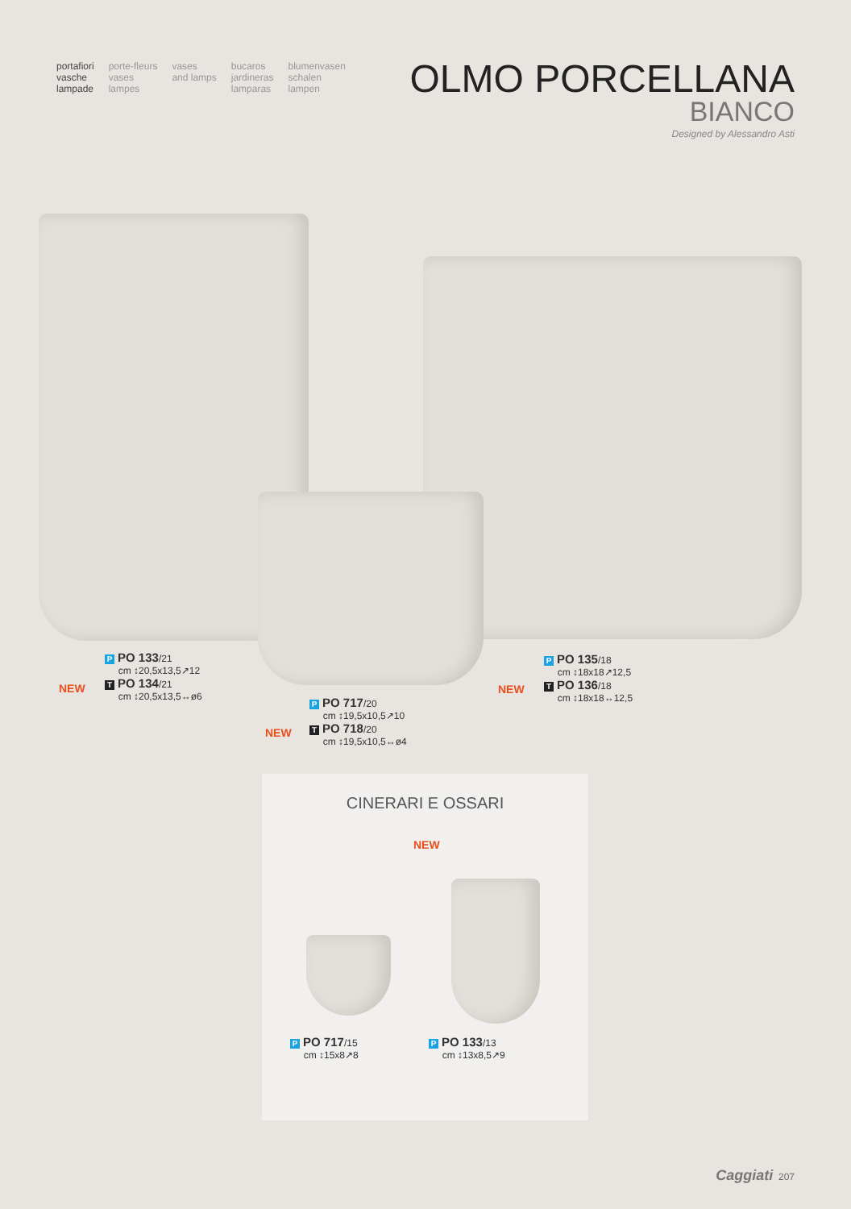portafiori
vasche
lampade
porte-fleurs
vases
lampes
vases
and lamps
bucaros
jardineras
lamparas
blumenvasen
schalen
lampen
OLMO PORCELLANA
BIANCO
Designed by Alessandro Asti
NEW
P PO 133/21
cm ↕20,5x13,5↗12
T PO 134/21
cm ↕20,5x13,5↔ø6
NEW
P PO 717/20
cm ↕19,5x10,5↗10
T PO 718/20
cm ↕19,5x10,5↔ø4
NEW
P PO 135/18
cm ↕18x18↗12,5
T PO 136/18
cm ↕18x18↔12,5
CINERARI E OSSARI
NEW
P PO 717/15
cm ↕15x8↗8
P PO 133/13
cm ↕13x8,5↗9
Caggiati 207